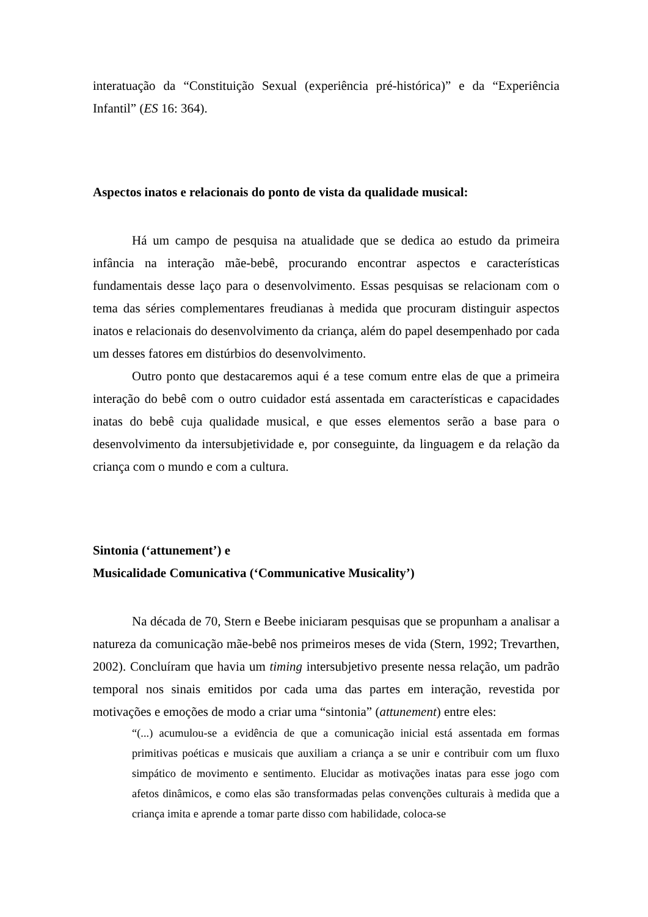interatuação da “Constituição Sexual (experiência pré-histórica)” e da “Experiência Infantil” (ES 16: 364).
Aspectos inatos e relacionais do ponto de vista da qualidade musical:
Há um campo de pesquisa na atualidade que se dedica ao estudo da primeira infância na interação mãe-bebê, procurando encontrar aspectos e características fundamentais desse laço para o desenvolvimento. Essas pesquisas se relacionam com o tema das séries complementares freudianas à medida que procuram distinguir aspectos inatos e relacionais do desenvolvimento da criança, além do papel desempenhado por cada um desses fatores em distúrbios do desenvolvimento.
Outro ponto que destacaremos aqui é a tese comum entre elas de que a primeira interação do bebê com o outro cuidador está assentada em características e capacidades inatas do bebê cuja qualidade musical, e que esses elementos serão a base para o desenvolvimento da intersubjetividade e, por conseguinte, da linguagem e da relação da criança com o mundo e com a cultura.
Sintonia (‘attunement’) e
Musicalidade Comunicativa (‘Communicative Musicality’)
Na década de 70, Stern e Beebe iniciaram pesquisas que se propunham a analisar a natureza da comunicação mãe-bebê nos primeiros meses de vida (Stern, 1992; Trevarthen, 2002). Concluíram que havia um timing intersubjetivo presente nessa relação, um padrão temporal nos sinais emitidos por cada uma das partes em interação, revestida por motivações e emoções de modo a criar uma “sintonia” (attunement) entre eles:
“(...) acumulou-se a evidência de que a comunicação inicial está assentada em formas primitivas poéticas e musicais que auxiliam a criança a se unir e contribuir com um fluxo simpático de movimento e sentimento. Elucidar as motivações inatas para esse jogo com afetos dinâmicos, e como elas são transformadas pelas convenções culturais à medida que a criança imita e aprende a tomar parte disso com habilidade, coloca-se